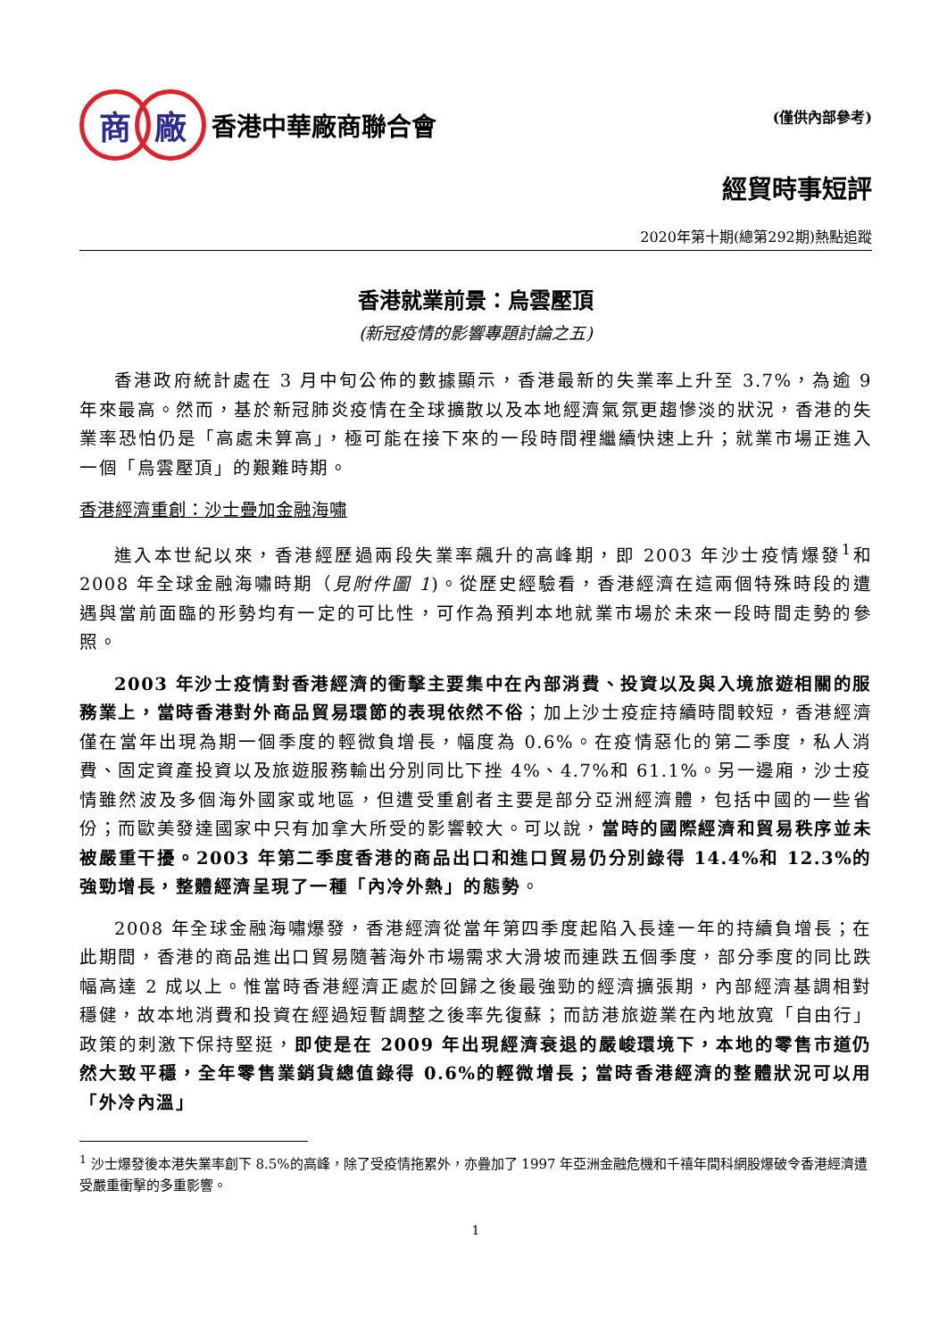商 廠
香港中華廠商聯合會
(僅供內部參考)
經貿時事短評
2020年第十期(總第292期)熱點追蹤
香港就業前景：烏雲壓頂
(新冠疫情的影響專題討論之五)
香港政府統計處在 3 月中旬公佈的數據顯示，香港最新的失業率上升至 3.7%，為逾 9 年來最高。然而，基於新冠肺炎疫情在全球擴散以及本地經濟氣氛更趨慘淡的狀況，香港的失業率恐怕仍是「高處未算高」，極可能在接下來的一段時間裡繼續快速上升；就業市場正進入一個「烏雲壓頂」的艱難時期。
香港經濟重創：沙士疊加金融海嘯
進入本世紀以來，香港經歷過兩段失業率飆升的高峰期，即 2003 年沙士疫情爆發<sup>1</sup>和 2008 年全球金融海嘯時期（見附件圖 1)。從歷史經驗看，香港經濟在這兩個特殊時段的遭遇與當前面臨的形勢均有一定的可比性，可作為預判本地就業市場於未來一段時間走勢的參照。
2003 年沙士疫情對香港經濟的衝擊主要集中在內部消費、投資以及與入境旅遊相關的服務業上，當時香港對外商品貿易環節的表現依然不俗；加上沙士疫症持續時間較短，香港經濟僅在當年出現為期一個季度的輕微負增長，幅度為 0.6%。在疫情惡化的第二季度，私人消費、固定資產投資以及旅遊服務輸出分別同比下挫 4%、4.7%和 61.1%。另一邊廂，沙士疫情雖然波及多個海外國家或地區，但遭受重創者主要是部分亞洲經濟體，包括中國的一些省份；而歐美發達國家中只有加拿大所受的影響較大。可以說，當時的國際經濟和貿易秩序並未被嚴重干擾。2003 年第二季度香港的商品出口和進口貿易仍分別錄得 14.4%和 12.3%的強勁增長，整體經濟呈現了一種「內冷外熱」的態勢。
2008 年全球金融海嘯爆發，香港經濟從當年第四季度起陷入長達一年的持續負增長；在此期間，香港的商品進出口貿易隨著海外市場需求大滑坡而連跌五個季度，部分季度的同比跌幅高達 2 成以上。惟當時香港經濟正處於回歸之後最強勁的經濟擴張期，內部經濟基調相對穩健，故本地消費和投資在經過短暫調整之後率先復蘇；而訪港旅遊業在內地放寬「自由行」政策的刺激下保持堅挺，即使是在 2009 年出現經濟衰退的嚴峻環境下，本地的零售市道仍然大致平穩，全年零售業銷貨總值錄得 0.6%的輕微增長；當時香港經濟的整體狀況可以用「外冷內溫」
<sup>1</sup> 沙士爆發後本港失業率創下 8.5%的高峰，除了受疫情拖累外，亦疊加了 1997 年亞洲金融危機和千禧年間科網股爆破令香港經濟遭受嚴重衝擊的多重影響。
1